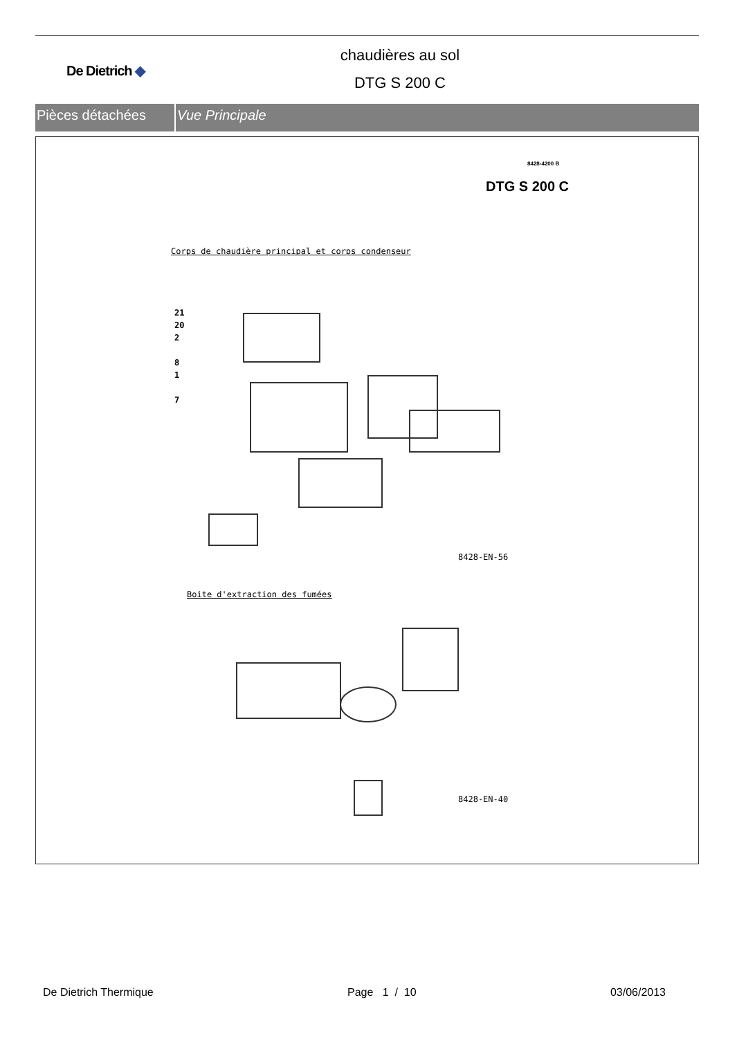De Dietrich ◆
chaudières au sol
DTG S 200 C
Pièces détachées Vue Principale
8428-4200 B
DTG S 200 C
Corps de chaudière principal et corps condenseur
21
20
2
8
1
7
8428-EN-56
Boite d'extraction des fumées
8428-EN-40
De Dietrich Thermique Page 1 / 10 03/06/2013